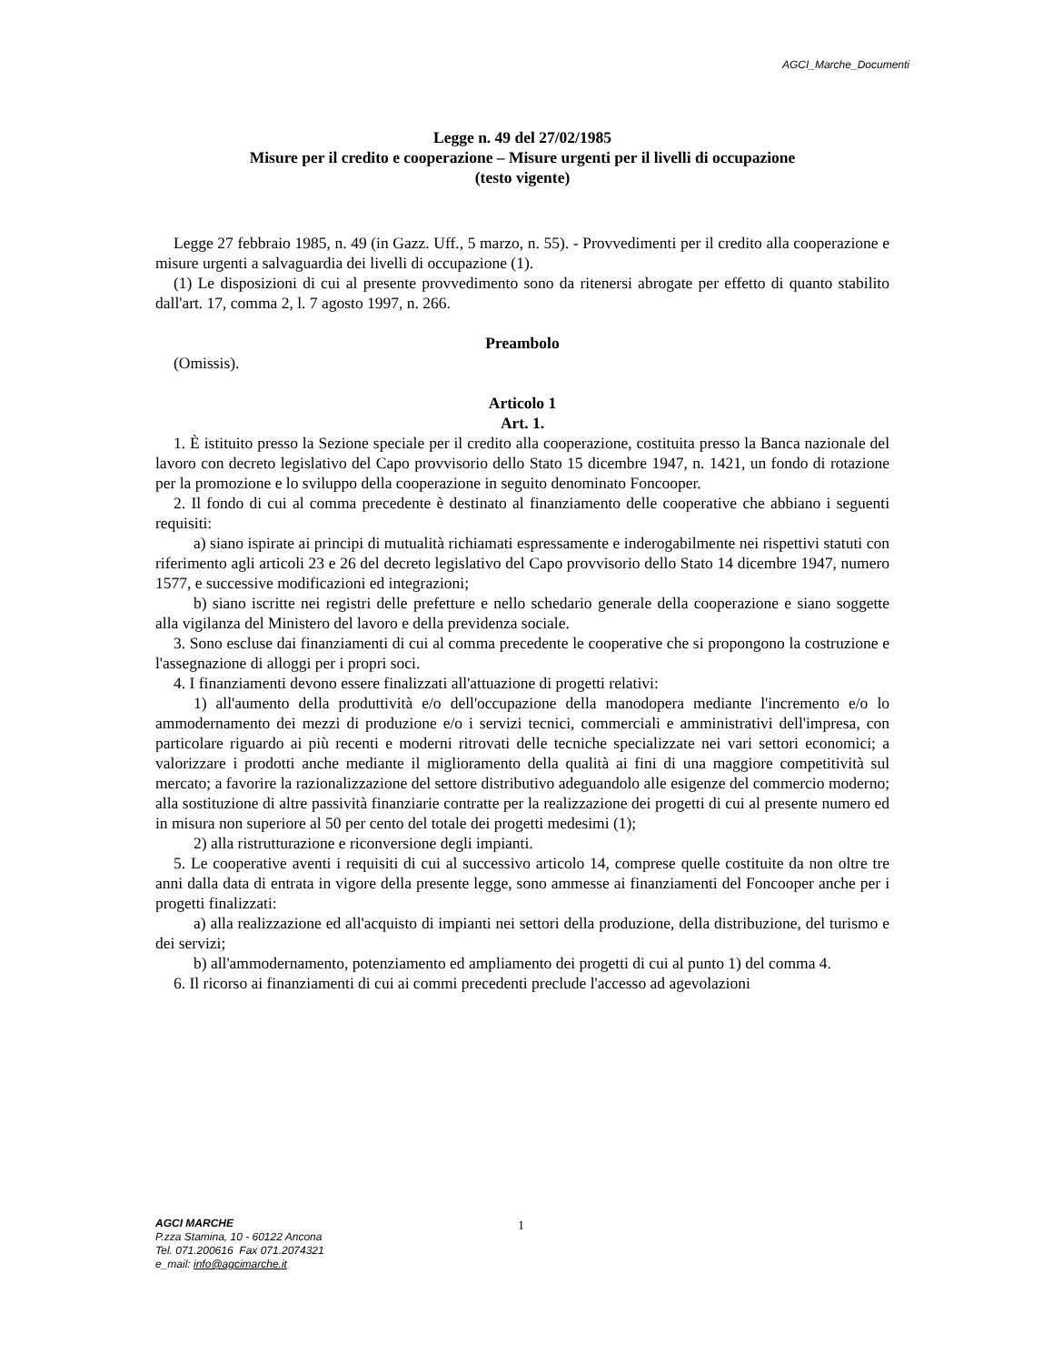AGCI_Marche_Documenti
Legge n. 49 del 27/02/1985
Misure per il credito e cooperazione – Misure urgenti per il livelli di occupazione
(testo vigente)
Legge 27 febbraio 1985, n. 49 (in Gazz. Uff., 5 marzo, n. 55). - Provvedimenti per il credito alla cooperazione e misure urgenti a salvaguardia dei livelli di occupazione (1).
(1) Le disposizioni di cui al presente provvedimento sono da ritenersi abrogate per effetto di quanto stabilito dall'art. 17, comma 2, l. 7 agosto 1997, n. 266.
Preambolo
(Omissis).
Articolo 1
Art. 1.
1. È istituito presso la Sezione speciale per il credito alla cooperazione, costituita presso la Banca nazionale del lavoro con decreto legislativo del Capo provvisorio dello Stato 15 dicembre 1947, n. 1421, un fondo di rotazione per la promozione e lo sviluppo della cooperazione in seguito denominato Foncooper.
2. Il fondo di cui al comma precedente è destinato al finanziamento delle cooperative che abbiano i seguenti requisiti:
a) siano ispirate ai principi di mutualità richiamati espressamente e inderogabilmente nei rispettivi statuti con riferimento agli articoli 23 e 26 del decreto legislativo del Capo provvisorio dello Stato 14 dicembre 1947, numero 1577, e successive modificazioni ed integrazioni;
b) siano iscritte nei registri delle prefetture e nello schedario generale della cooperazione e siano soggette alla vigilanza del Ministero del lavoro e della previdenza sociale.
3. Sono escluse dai finanziamenti di cui al comma precedente le cooperative che si propongono la costruzione e l'assegnazione di alloggi per i propri soci.
4. I finanziamenti devono essere finalizzati all'attuazione di progetti relativi:
1) all'aumento della produttività e/o dell'occupazione della manodopera mediante l'incremento e/o lo ammodernamento dei mezzi di produzione e/o i servizi tecnici, commerciali e amministrativi dell'impresa, con particolare riguardo ai più recenti e moderni ritrovati delle tecniche specializzate nei vari settori economici; a valorizzare i prodotti anche mediante il miglioramento della qualità ai fini di una maggiore competitività sul mercato; a favorire la razionalizzazione del settore distributivo adeguandolo alle esigenze del commercio moderno; alla sostituzione di altre passività finanziarie contratte per la realizzazione dei progetti di cui al presente numero ed in misura non superiore al 50 per cento del totale dei progetti medesimi (1);
2) alla ristrutturazione e riconversione degli impianti.
5. Le cooperative aventi i requisiti di cui al successivo articolo 14, comprese quelle costituite da non oltre tre anni dalla data di entrata in vigore della presente legge, sono ammesse ai finanziamenti del Foncooper anche per i progetti finalizzati:
a) alla realizzazione ed all'acquisto di impianti nei settori della produzione, della distribuzione, del turismo e dei servizi;
b) all'ammodernamento, potenziamento ed ampliamento dei progetti di cui al punto 1) del comma 4.
6. Il ricorso ai finanziamenti di cui ai commi precedenti preclude l'accesso ad agevolazioni
AGCI MARCHE
P.zza Stamina, 10 - 60122 Ancona
Tel. 071.200616 Fax 071.2074321
e_mail: info@agcimarche.it
1